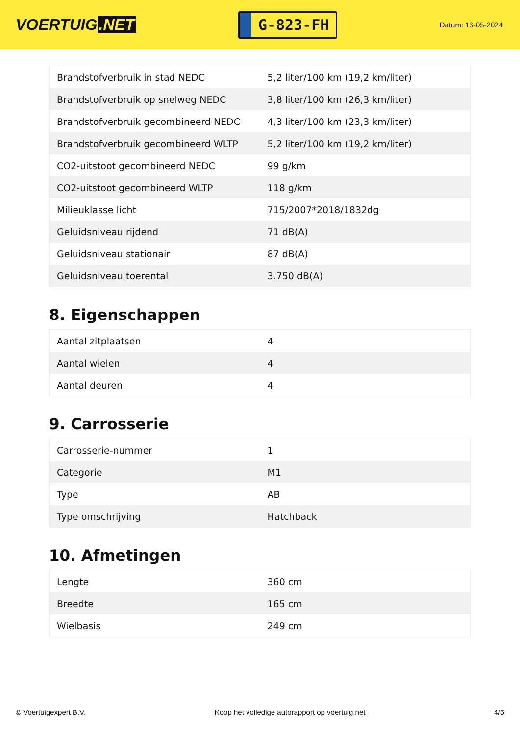VOERTUIG.NET
G-823-FH
Datum: 16-05-2024
| Brandstofverbruik in stad NEDC | 5,2 liter/100 km (19,2 km/liter) |
| Brandstofverbruik op snelweg NEDC | 3,8 liter/100 km (26,3 km/liter) |
| Brandstofverbruik gecombineerd NEDC | 4,3 liter/100 km (23,3 km/liter) |
| Brandstofverbruik gecombineerd WLTP | 5,2 liter/100 km (19,2 km/liter) |
| CO2-uitstoot gecombineerd NEDC | 99 g/km |
| CO2-uitstoot gecombineerd WLTP | 118 g/km |
| Milieuklasse licht | 715/2007*2018/1832dg |
| Geluidsniveau rijdend | 71 dB(A) |
| Geluidsniveau stationair | 87 dB(A) |
| Geluidsniveau toerental | 3.750 dB(A) |
8. Eigenschappen
| Aantal zitplaatsen | 4 |
| Aantal wielen | 4 |
| Aantal deuren | 4 |
9. Carrosserie
| Carrosserie-nummer | 1 |
| Categorie | M1 |
| Type | AB |
| Type omschrijving | Hatchback |
10. Afmetingen
| Lengte | 360 cm |
| Breedte | 165 cm |
| Wielbasis | 249 cm |
© Voertuigexpert B.V. Koop het volledige autorapport op voertuig.net 4/5